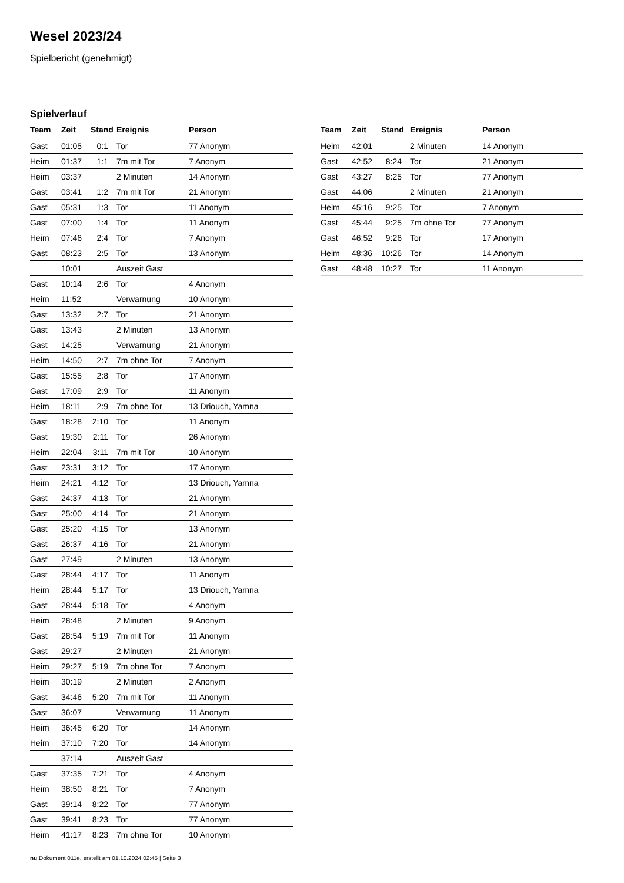Wesel 2023/24
Spielbericht (genehmigt)
Spielverlauf
| Team | Zeit | Stand | Ereignis | Person |
| --- | --- | --- | --- | --- |
| Gast | 01:05 | 0:1 | Tor | 77 Anonym |
| Heim | 01:37 | 1:1 | 7m mit Tor | 7 Anonym |
| Heim | 03:37 | | 2 Minuten | 14 Anonym |
| Gast | 03:41 | 1:2 | 7m mit Tor | 21 Anonym |
| Gast | 05:31 | 1:3 | Tor | 11 Anonym |
| Gast | 07:00 | 1:4 | Tor | 11 Anonym |
| Heim | 07:46 | 2:4 | Tor | 7 Anonym |
| Gast | 08:23 | 2:5 | Tor | 13 Anonym |
| | 10:01 | | Auszeit Gast | |
| Gast | 10:14 | 2:6 | Tor | 4 Anonym |
| Heim | 11:52 | | Verwarnung | 10 Anonym |
| Gast | 13:32 | 2:7 | Tor | 21 Anonym |
| Gast | 13:43 | | 2 Minuten | 13 Anonym |
| Gast | 14:25 | | Verwarnung | 21 Anonym |
| Heim | 14:50 | 2:7 | 7m ohne Tor | 7 Anonym |
| Gast | 15:55 | 2:8 | Tor | 17 Anonym |
| Gast | 17:09 | 2:9 | Tor | 11 Anonym |
| Heim | 18:11 | 2:9 | 7m ohne Tor | 13 Driouch, Yamna |
| Gast | 18:28 | 2:10 | Tor | 11 Anonym |
| Gast | 19:30 | 2:11 | Tor | 26 Anonym |
| Heim | 22:04 | 3:11 | 7m mit Tor | 10 Anonym |
| Gast | 23:31 | 3:12 | Tor | 17 Anonym |
| Heim | 24:21 | 4:12 | Tor | 13 Driouch, Yamna |
| Gast | 24:37 | 4:13 | Tor | 21 Anonym |
| Gast | 25:00 | 4:14 | Tor | 21 Anonym |
| Gast | 25:20 | 4:15 | Tor | 13 Anonym |
| Gast | 26:37 | 4:16 | Tor | 21 Anonym |
| Gast | 27:49 | | 2 Minuten | 13 Anonym |
| Gast | 28:44 | 4:17 | Tor | 11 Anonym |
| Heim | 28:44 | 5:17 | Tor | 13 Driouch, Yamna |
| Gast | 28:44 | 5:18 | Tor | 4 Anonym |
| Heim | 28:48 | | 2 Minuten | 9 Anonym |
| Gast | 28:54 | 5:19 | 7m mit Tor | 11 Anonym |
| Gast | 29:27 | | 2 Minuten | 21 Anonym |
| Heim | 29:27 | 5:19 | 7m ohne Tor | 7 Anonym |
| Heim | 30:19 | | 2 Minuten | 2 Anonym |
| Gast | 34:46 | 5:20 | 7m mit Tor | 11 Anonym |
| Gast | 36:07 | | Verwarnung | 11 Anonym |
| Heim | 36:45 | 6:20 | Tor | 14 Anonym |
| Heim | 37:10 | 7:20 | Tor | 14 Anonym |
| | 37:14 | | Auszeit Gast | |
| Gast | 37:35 | 7:21 | Tor | 4 Anonym |
| Heim | 38:50 | 8:21 | Tor | 7 Anonym |
| Gast | 39:14 | 8:22 | Tor | 77 Anonym |
| Gast | 39:41 | 8:23 | Tor | 77 Anonym |
| Heim | 41:17 | 8:23 | 7m ohne Tor | 10 Anonym |
| Team | Zeit | Stand | Ereignis | Person |
| --- | --- | --- | --- | --- |
| Heim | 42:01 | | 2 Minuten | 14 Anonym |
| Gast | 42:52 | 8:24 | Tor | 21 Anonym |
| Gast | 43:27 | 8:25 | Tor | 77 Anonym |
| Gast | 44:06 | | 2 Minuten | 21 Anonym |
| Heim | 45:16 | 9:25 | Tor | 7 Anonym |
| Gast | 45:44 | 9:25 | 7m ohne Tor | 77 Anonym |
| Gast | 46:52 | 9:26 | Tor | 17 Anonym |
| Heim | 48:36 | 10:26 | Tor | 14 Anonym |
| Gast | 48:48 | 10:27 | Tor | 11 Anonym |
nu.Dokument 011e, erstellt am 01.10.2024 02:45 | Seite 3